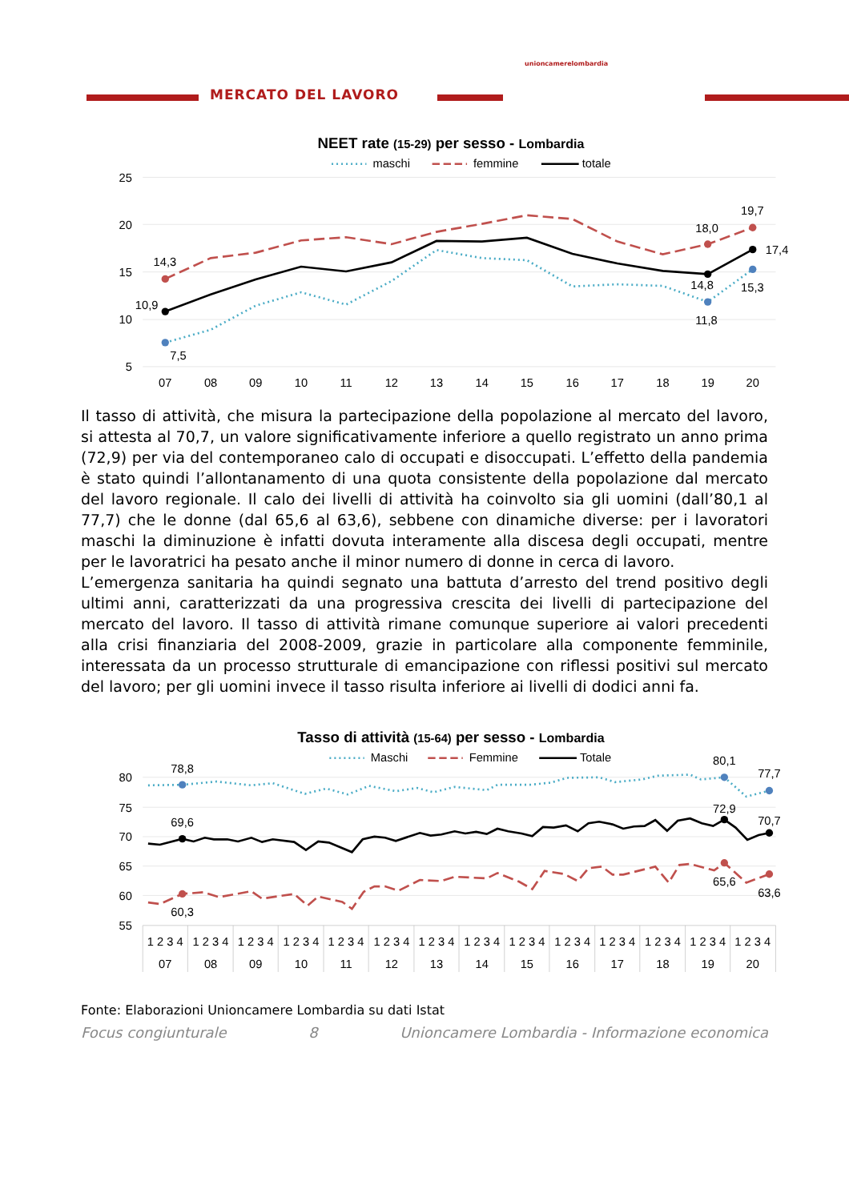MERCATO DEL LAVORO
unioncamerelombardia
NEET rate (15-29) per sesso - Lombardia
maschi
femmine
totale
25
20
15
10
5
07
08
09
10
11
12
13
14
15
16
17
18
19
20
14,3
10,9
7,5
18,0
19,7
17,4
14,8
15,3
11,8
Il tasso di attività, che misura la partecipazione della popolazione al mercato del lavoro, si attesta al 70,7, un valore significativamente inferiore a quello registrato un anno prima (72,9) per via del contemporaneo calo di occupati e disoccupati. L’effetto della pandemia è stato quindi l’allontanamento di una quota consistente della popolazione dal mercato del lavoro regionale. Il calo dei livelli di attività ha coinvolto sia gli uomini (dall’80,1 al 77,7) che le donne (dal 65,6 al 63,6), sebbene con dinamiche diverse: per i lavoratori maschi la diminuzione è infatti dovuta interamente alla discesa degli occupati, mentre per le lavoratrici ha pesato anche il minor numero di donne in cerca di lavoro.
L’emergenza sanitaria ha quindi segnato una battuta d’arresto del trend positivo degli ultimi anni, caratterizzati da una progressiva crescita dei livelli di partecipazione del mercato del lavoro. Il tasso di attività rimane comunque superiore ai valori precedenti alla crisi finanziaria del 2008-2009, grazie in particolare alla componente femminile, interessata da un processo strutturale di emancipazione con riflessi positivi sul mercato del lavoro; per gli uomini invece il tasso risulta inferiore ai livelli di dodici anni fa.
Tasso di attività (15-64) per sesso - Lombardia
Maschi
Femmine
Totale
80
75
70
65
60
55
1 2 3 4
1 2 3 4
1 2 3 4
1 2 3 4
1 2 3 4
1 2 3 4
1 2 3 4
1 2 3 4
1 2 3 4
1 2 3 4
1 2 3 4
1 2 3 4
1 2 3 4
1 2 3 4
07
08
09
10
11
12
13
14
15
16
17
18
19
20
78,8
69,6
60,3
80,1
72,9
65,6
77,7
70,7
63,6
Fonte: Elaborazioni Unioncamere Lombardia su dati Istat
Focus congiunturale 8 Unioncamere Lombardia - Informazione economica